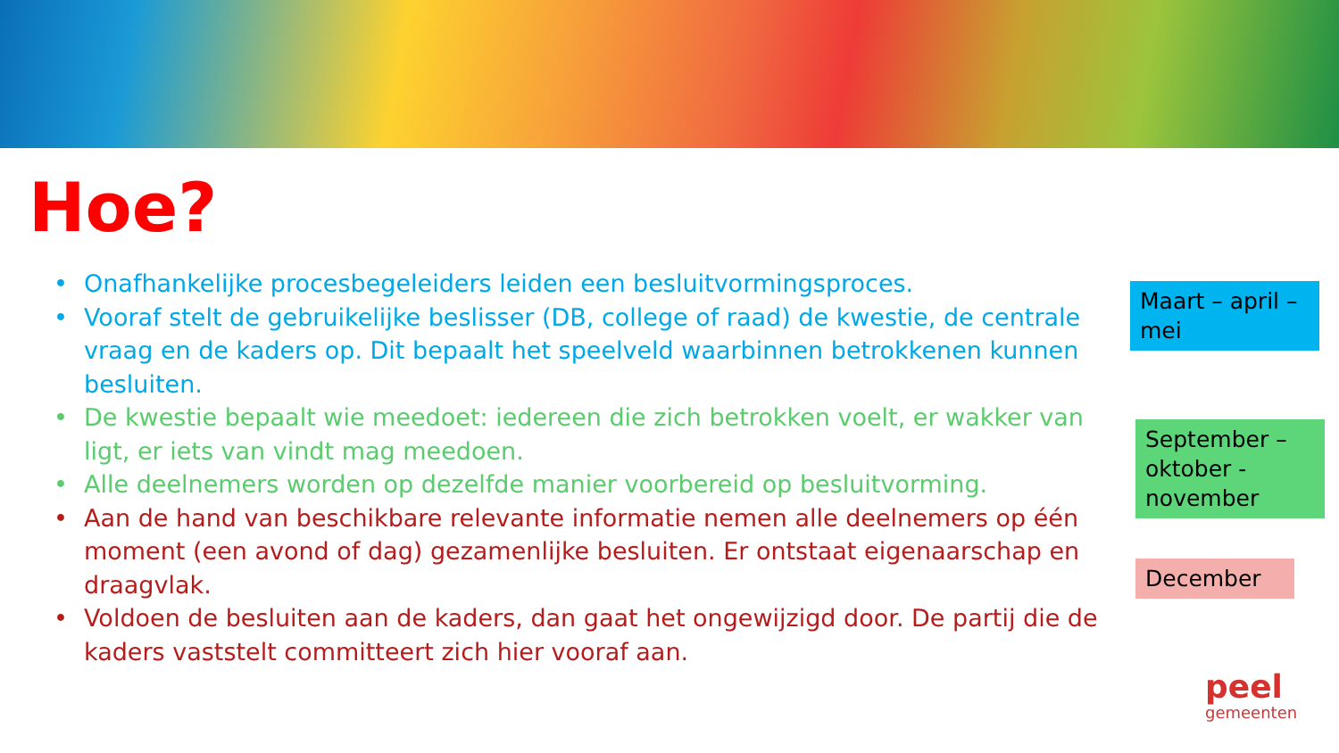Hoe?
• Onafhankelijke procesbegeleiders leiden een besluitvormingsproces.
• Vooraf stelt de gebruikelijke beslisser (DB, college of raad) de kwestie, de centrale vraag en de kaders op. Dit bepaalt het speelveld waarbinnen betrokkenen kunnen besluiten.
• De kwestie bepaalt wie meedoet: iedereen die zich betrokken voelt, er wakker van ligt, er iets van vindt mag meedoen.
• Alle deelnemers worden op dezelfde manier voorbereid op besluitvorming.
• Aan de hand van beschikbare relevante informatie nemen alle deelnemers op één moment (een avond of dag) gezamenlijke besluiten. Er ontstaat eigenaarschap en draagvlak.
• Voldoen de besluiten aan de kaders, dan gaat het ongewijzigd door. De partij die de kaders vaststelt committeert zich hier vooraf aan.
Maart – april –mei
September – oktober - november
December
peel
gemeenten